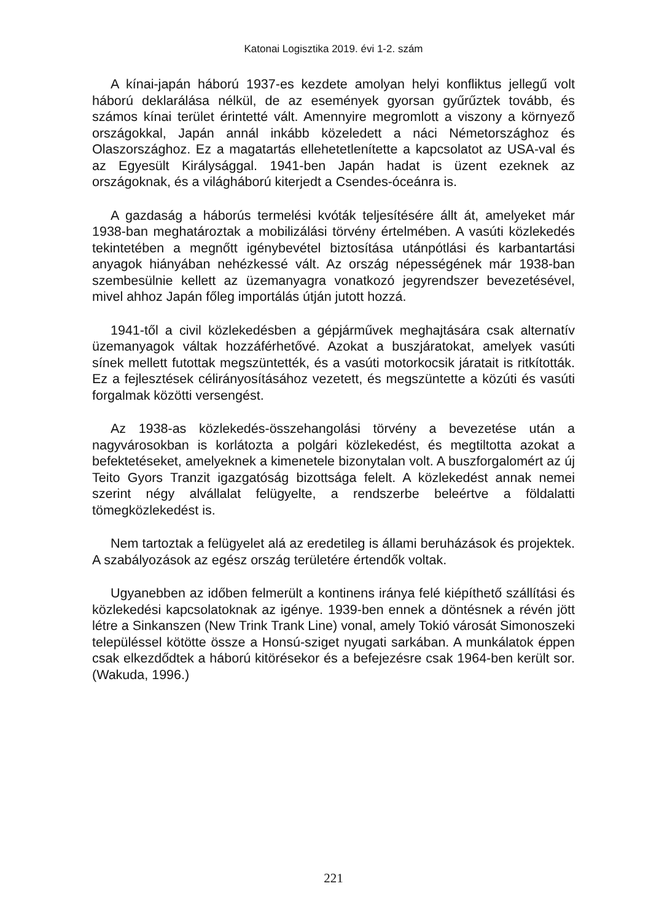Katonai Logisztika 2019. évi 1-2. szám
A kínai-japán háború 1937-es kezdete amolyan helyi konfliktus jellegű volt háború deklarálása nélkül, de az események gyorsan gyűrűztek tovább, és számos kínai terület érintetté vált. Amennyire megromlott a viszony a környező országokkal, Japán annál inkább közeledett a náci Németországhoz és Olaszországhoz. Ez a magatartás ellehetetlenítette a kapcsolatot az USA-val és az Egyesült Királysággal. 1941-ben Japán hadat is üzent ezeknek az országoknak, és a világháború kiterjedt a Csendes-óceánra is.
A gazdaság a háborús termelési kvóták teljesítésére állt át, amelyeket már 1938-ban meghatároztak a mobilizálási törvény értelmében. A vasúti közlekedés tekintetében a megnőtt igénybevétel biztosítása utánpótlási és karbantartási anyagok hiányában nehézkessé vált. Az ország népességének már 1938-ban szembesülnie kellett az üzemanyagra vonatkozó jegyrendszer bevezetésével, mivel ahhoz Japán főleg importálás útján jutott hozzá.
1941-től a civil közlekedésben a gépjárművek meghajtására csak alternatív üzemanyagok váltak hozzáférhetővé. Azokat a buszjáratokat, amelyek vasúti sínek mellett futottak megszüntették, és a vasúti motorkocsik járatait is ritkították. Ez a fejlesztések célirányosításához vezetett, és megszüntette a közúti és vasúti forgalmak közötti versengést.
Az 1938-as közlekedés-összehangolási törvény a bevezetése után a nagyvárosokban is korlátozta a polgári közlekedést, és megtiltotta azokat a befektetéseket, amelyeknek a kimenetele bizonytalan volt. A buszforgalomért az új Teito Gyors Tranzit igazgatóság bizottsága felelt. A közlekedést annak nemei szerint négy alvállalat felügyelte, a rendszerbe beleértve a földalatti tömegközlekedést is.
Nem tartoztak a felügyelet alá az eredetileg is állami beruházások és projektek. A szabályozások az egész ország területére értendők voltak.
Ugyanebben az időben felmerült a kontinens iránya felé kiépíthető szállítási és közlekedési kapcsolatoknak az igénye. 1939-ben ennek a döntésnek a révén jött létre a Sinkanszen (New Trink Trank Line) vonal, amely Tokió városát Simonoszeki településsel kötötte össze a Honsú-sziget nyugati sarkában. A munkálatok éppen csak elkezdődtek a háború kitörésekor és a befejezésre csak 1964-ben került sor. (Wakuda, 1996.)
221